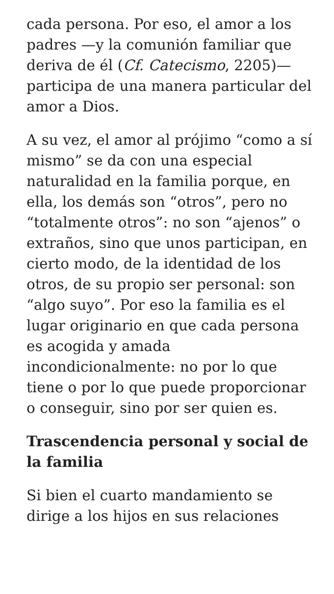cada persona. Por eso, el amor a los padres —y la comunión familiar que deriva de él (Cf. Catecismo, 2205)— participa de una manera particular del amor a Dios.
A su vez, el amor al prójimo “como a sí mismo” se da con una especial naturalidad en la familia porque, en ella, los demás son “otros”, pero no “totalmente otros”: no son “ajenos” o extraños, sino que unos participan, en cierto modo, de la identidad de los otros, de su propio ser personal: son “algo suyo”. Por eso la familia es el lugar originario en que cada persona es acogida y amada incondicionalmente: no por lo que tiene o por lo que puede proporcionar o conseguir, sino por ser quien es.
Trascendencia personal y social de la familia
Si bien el cuarto mandamiento se dirige a los hijos en sus relaciones